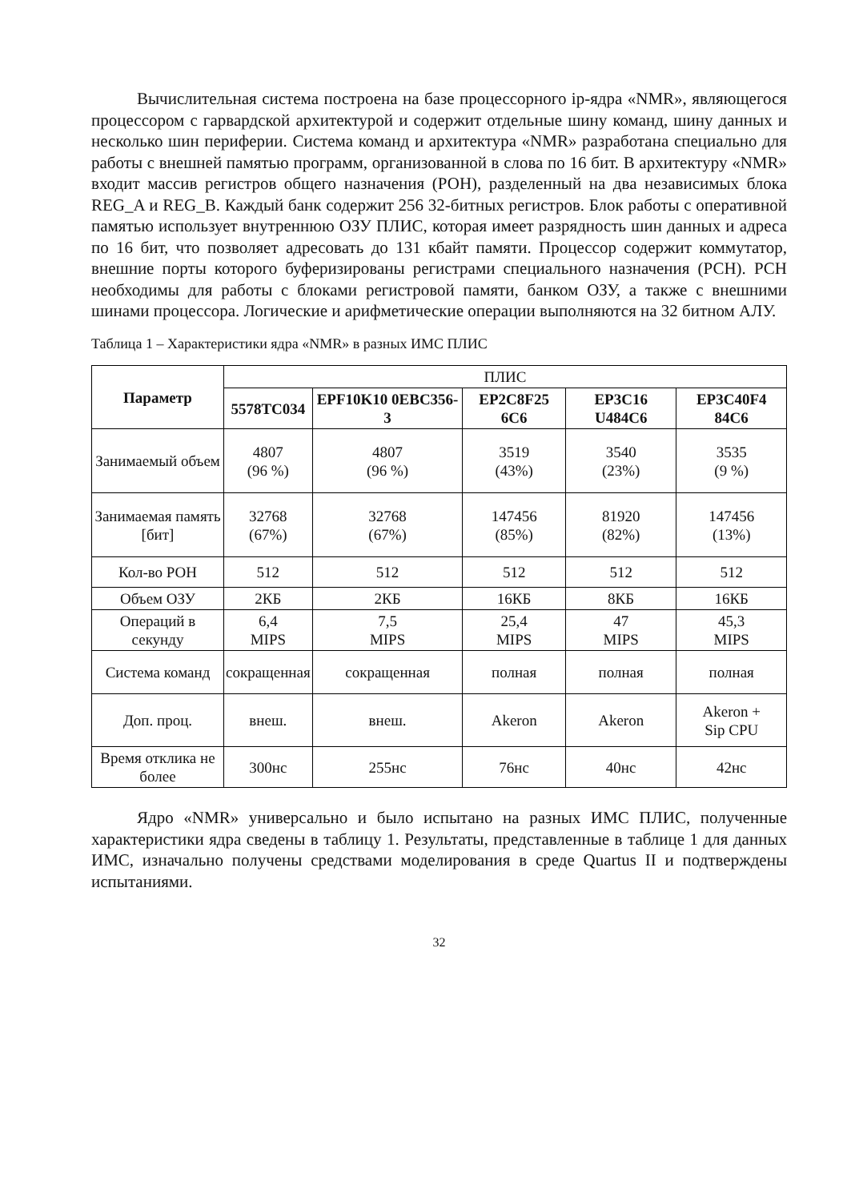Вычислительная система построена на базе процессорного ip-ядра «NMR», являющегося процессором с гарвардской архитектурой и содержит отдельные шину команд, шину данных и несколько шин периферии. Система команд и архитектура «NMR» разработана специально для работы с внешней памятью программ, организованной в слова по 16 бит. В архитектуру «NMR» входит массив регистров общего назначения (РОН), разделенный на два независимых блока REG_A и REG_B. Каждый банк содержит 256 32-битных регистров. Блок работы с оперативной памятью использует внутреннюю ОЗУ ПЛИС, которая имеет разрядность шин данных и адреса по 16 бит, что позволяет адресовать до 131 кбайт памяти. Процессор содержит коммутатор, внешние порты которого буферизированы регистрами специального назначения (РСН). РСН необходимы для работы с блоками регистровой памяти, банком ОЗУ, а также с внешними шинами процессора. Логические и арифметические операции выполняются на 32 битном АЛУ.
Таблица 1 – Характеристики ядра «NMR» в разных ИМС ПЛИС
| Параметр | ПЛИС | | | | |
| | 5578ТС034 | EPF10K10 0EBC356-3 | EP2C8F25 6C6 | EP3C16 U484C6 | EP3C40F4 84C6 |
| Занимаемый объем | 4807 (96 %) | 4807 (96 %) | 3519 (43%) | 3540 (23%) | 3535 (9 %) |
| Занимаемая память [бит] | 32768 (67%) | 32768 (67%) | 147456 (85%) | 81920 (82%) | 147456 (13%) |
| Кол-во РОН | 512 | 512 | 512 | 512 | 512 |
| Объем ОЗУ | 2КБ | 2КБ | 16КБ | 8КБ | 16КБ |
| Операций в секунду | 6,4 MIPS | 7,5 MIPS | 25,4 MIPS | 47 MIPS | 45,3 MIPS |
| Система команд | сокращенная | сокращенная | полная | полная | полная |
| Доп. проц. | внеш. | внеш. | Akeron | Akeron | Akeron + Sip CPU |
| Время отклика не более | 300нс | 255нс | 76нс | 40нс | 42нс |
Ядро «NMR» универсально и было испытано на разных ИМС ПЛИС, полученные характеристики ядра сведены в таблицу 1. Результаты, представленные в таблице 1 для данных ИМС, изначально получены средствами моделирования в среде Quartus II и подтверждены испытаниями.
32